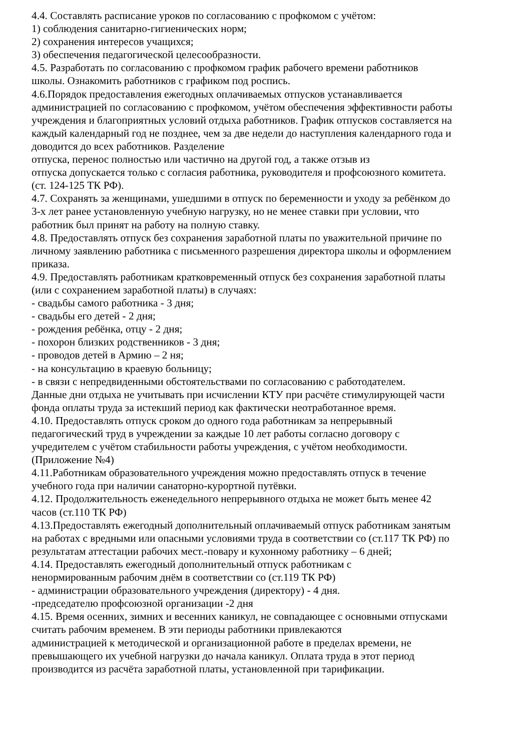4.4. Составлять расписание уроков по согласованию с профкомом с учётом:
1) соблюдения санитарно-гигиенических норм;
2) сохранения интересов учащихся;
3) обеспечения педагогической целесообразности.
4.5. Разработать по согласованию с профкомом график рабочего времени работников
школы. Ознакомить работников с графиком под роспись.
4.6.Порядок предоставления ежегодных оплачиваемых отпусков устанавливается
администрацией по согласованию с профкомом, учётом обеспечения эффективности работы
учреждения и благоприятных условий отдыха работников. График отпусков составляется на
каждый календарный год не позднее, чем за две недели до наступления календарного года и
доводится до всех работников. Разделение
отпуска, перенос полностью или частично на другой год, а также отзыв из
отпуска допускается только с согласия работника, руководителя и профсоюзного комитета.
(ст. 124-125 ТК РФ).
4.7. Сохранять за женщинами, ушедшими в отпуск по беременности и уходу за ребёнком до
3-х лет ранее установленную учебную нагрузку, но не менее ставки при условии, что
работник был принят на работу на полную ставку.
4.8. Предоставлять отпуск без сохранения заработной платы по уважительной причине по
личному заявлению работника с письменного разрешения директора школы и оформлением
приказа.
4.9. Предоставлять работникам кратковременный отпуск без сохранения заработной платы
(или с сохранением заработной платы) в случаях:
- свадьбы самого работника - 3 дня;
- свадьбы его детей - 2 дня;
- рождения ребёнка, отцу - 2 дня;
- похорон близких родственников - 3 дня;
- проводов детей в Армию – 2 ня;
- на консультацию в краевую больницу;
- в связи с непредвиденными обстоятельствами по согласованию с работодателем.
Данные дни отдыха не учитывать при исчислении КТУ при расчёте стимулирующей части
фонда оплаты труда за истекший период как фактически неотработанное время.
4.10. Предоставлять отпуск сроком до одного года работникам за непрерывный
педагогический труд в учреждении за каждые 10 лет работы согласно договору с
учредителем с учётом стабильности работы учреждения, с учётом необходимости.
(Приложение №4)
4.11.Работникам образовательного учреждения можно предоставлять отпуск в течение
учебного года при наличии санаторно-курортной путёвки.
4.12. Продолжительность еженедельного непрерывного отдыха не может быть менее 42
часов (ст.110 ТК РФ)
4.13.Предоставлять ежегодный дополнительный оплачиваемый отпуск работникам занятым
на работах с вредными или опасными условиями труда в соответствии со (ст.117 ТК РФ) по
результатам аттестации рабочих мест.-повару и кухонному работнику – 6 дней;
4.14. Предоставлять ежегодный дополнительный отпуск работникам с
ненормированным рабочим днём в соответствии со (ст.119 ТК РФ)
- администрации образовательного учреждения (директору) - 4 дня.
-председателю профсоюзной организации -2 дня
4.15. Время осенних, зимних и весенних каникул, не совпадающее с основными отпусками
считать рабочим временем. В эти периоды работники привлекаются
администрацией к методической и организационной работе в пределах времени, не
превышающего их учебной нагрузки до начала каникул. Оплата труда в этот период
производится из расчёта заработной платы, установленной при тарификации.